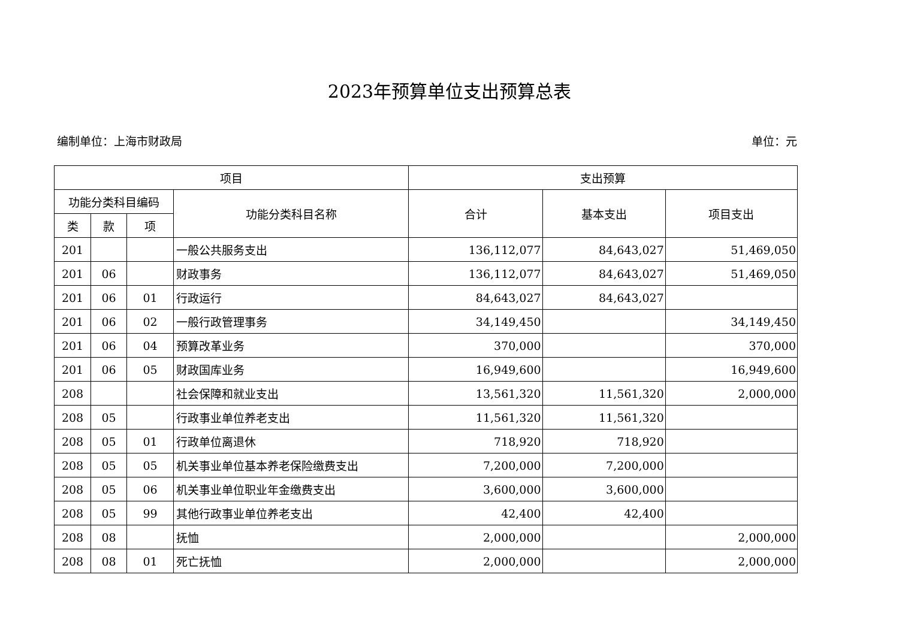2023年预算单位支出预算总表
编制单位：上海市财政局 单位：元
| 项目 | | | | 支出预算 | | |
| --- | --- | --- | --- | --- | --- | --- |
| 功能分类科目编码 | | | 功能分类科目名称 | 合计 | 基本支出 | 项目支出 |
| 类 | 款 | 项 | | | | |
| 201 | | | 一般公共服务支出 | 136,112,077 | 84,643,027 | 51,469,050 |
| 201 | 06 | | 财政事务 | 136,112,077 | 84,643,027 | 51,469,050 |
| 201 | 06 | 01 | 行政运行 | 84,643,027 | 84,643,027 | |
| 201 | 06 | 02 | 一般行政管理事务 | 34,149,450 | | 34,149,450 |
| 201 | 06 | 04 | 预算改革业务 | 370,000 | | 370,000 |
| 201 | 06 | 05 | 财政国库业务 | 16,949,600 | | 16,949,600 |
| 208 | | | 社会保障和就业支出 | 13,561,320 | 11,561,320 | 2,000,000 |
| 208 | 05 | | 行政事业单位养老支出 | 11,561,320 | 11,561,320 | |
| 208 | 05 | 01 | 行政单位离退休 | 718,920 | 718,920 | |
| 208 | 05 | 05 | 机关事业单位基本养老保险缴费支出 | 7,200,000 | 7,200,000 | |
| 208 | 05 | 06 | 机关事业单位职业年金缴费支出 | 3,600,000 | 3,600,000 | |
| 208 | 05 | 99 | 其他行政事业单位养老支出 | 42,400 | 42,400 | |
| 208 | 08 | | 抚恤 | 2,000,000 | | 2,000,000 |
| 208 | 08 | 01 | 死亡抚恤 | 2,000,000 | | 2,000,000 |